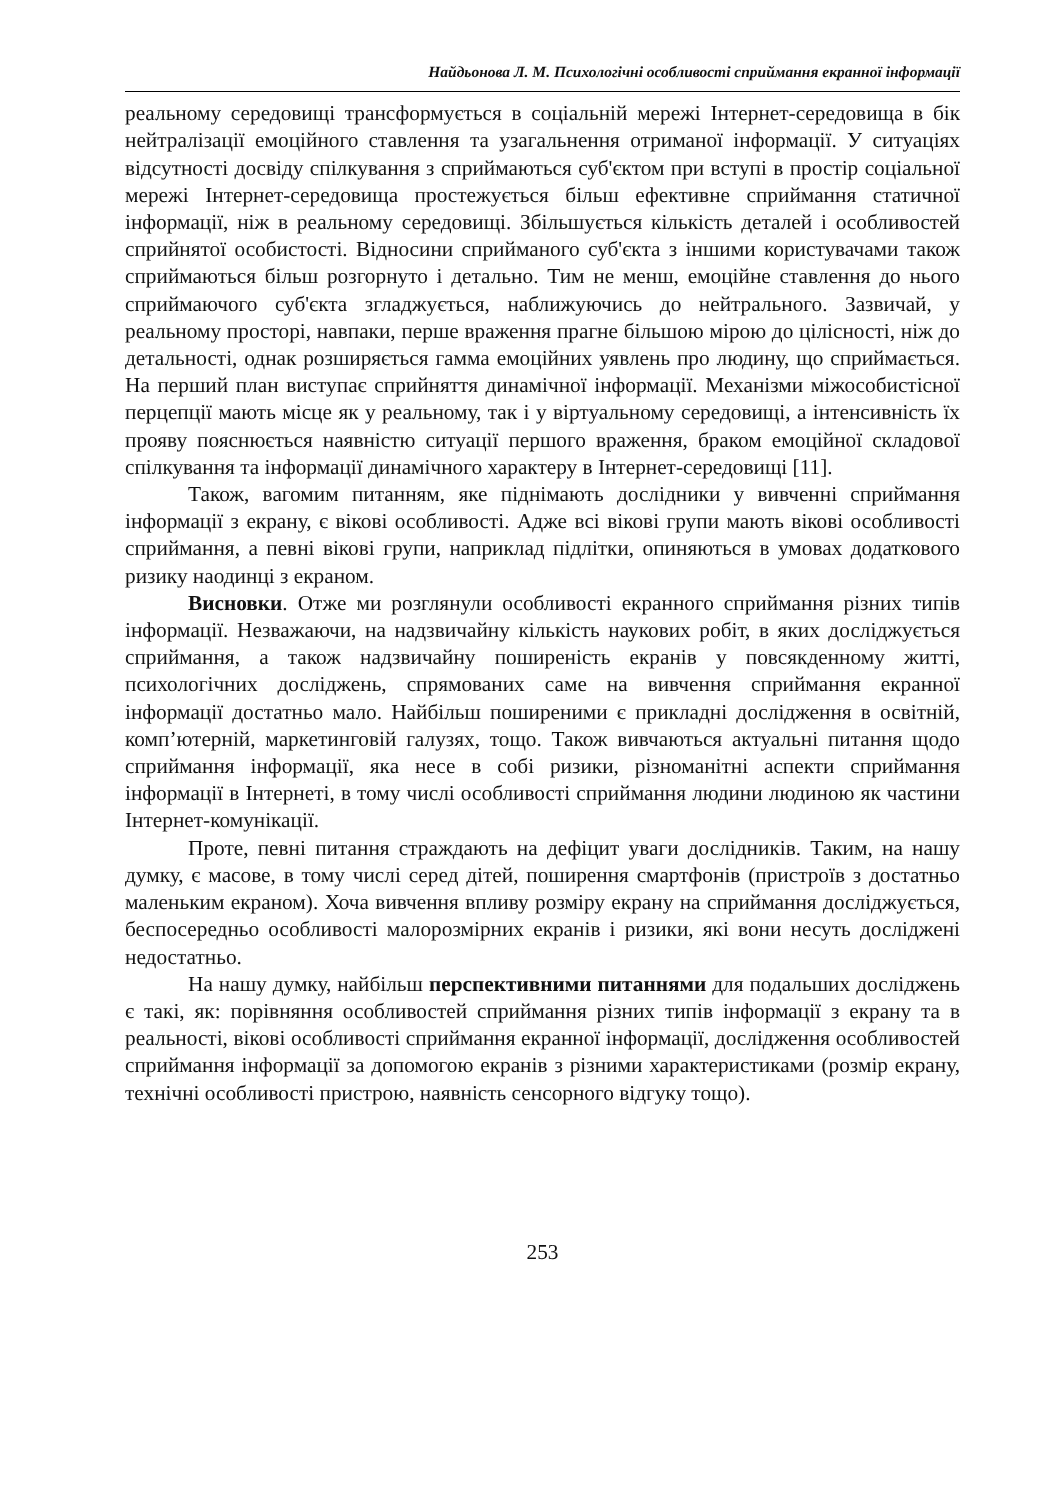Найдьонова Л. М. Психологічні особливості сприймання екранної інформації
реальному середовищі трансформується в соціальній мережі Інтернет-середовища в бік нейтралізації емоційного ставлення та узагальнення отриманої інформації. У ситуаціях відсутності досвіду спілкування з сприймаються суб'єктом при вступі в простір соціальної мережі Інтернет-середовища простежується більш ефективне сприймання статичної інформації, ніж в реальному середовищі. Збільшується кількість деталей і особливостей сприйнятої особистості. Відносини сприйманого суб'єкта з іншими користувачами також сприймаються більш розгорнуто і детально. Тим не менш, емоційне ставлення до нього сприймаючого суб'єкта згладжується, наближуючись до нейтрального. Зазвичай, у реальному просторі, навпаки, перше враження прагне більшою мірою до цілісності, ніж до детальності, однак розширяється гамма емоційних уявлень про людину, що сприймається. На перший план виступає сприйняття динамічної інформації. Механізми міжособистісної перцепції мають місце як у реальному, так і у віртуальному середовищі, а інтенсивність їх прояву пояснюється наявністю ситуації першого враження, браком емоційної складової спілкування та інформації динамічного характеру в Інтернет-середовищі [11].
Також, вагомим питанням, яке піднімають дослідники у вивченні сприймання інформації з екрану, є вікові особливості. Адже всі вікові групи мають вікові особливості сприймання, а певні вікові групи, наприклад підлітки, опиняються в умовах додаткового ризику наодинці з екраном.
Висновки. Отже ми розглянули особливості екранного сприймання різних типів інформації. Незважаючи, на надзвичайну кількість наукових робіт, в яких досліджується сприймання, а також надзвичайну поширеність екранів у повсякденному житті, психологічних досліджень, спрямованих саме на вивчення сприймання екранної інформації достатньо мало. Найбільш поширеними є прикладні дослідження в освітній, комп’ютерній, маркетинговій галузях, тощо. Також вивчаються актуальні питання щодо сприймання інформації, яка несе в собі ризики, різноманітні аспекти сприймання інформації в Інтернеті, в тому числі особливості сприймання людини людиною як частини Інтернет-комунікації.
Проте, певні питання страждають на дефіцит уваги дослідників. Таким, на нашу думку, є масове, в тому числі серед дітей, поширення смартфонів (пристроїв з достатньо маленьким екраном). Хоча вивчення впливу розміру екрану на сприймання досліджується, беспосередньо особливості малорозмірних екранів і ризики, які вони несуть досліджені недостатньо.
На нашу думку, найбільш перспективними питаннями для подальших досліджень є такі, як: порівняння особливостей сприймання різних типів інформації з екрану та в реальності, вікові особливості сприймання екранної інформації, дослідження особливостей сприймання інформації за допомогою екранів з різними характеристиками (розмір екрану, технічні особливості пристрою, наявність сенсорного відгуку тощо).
253